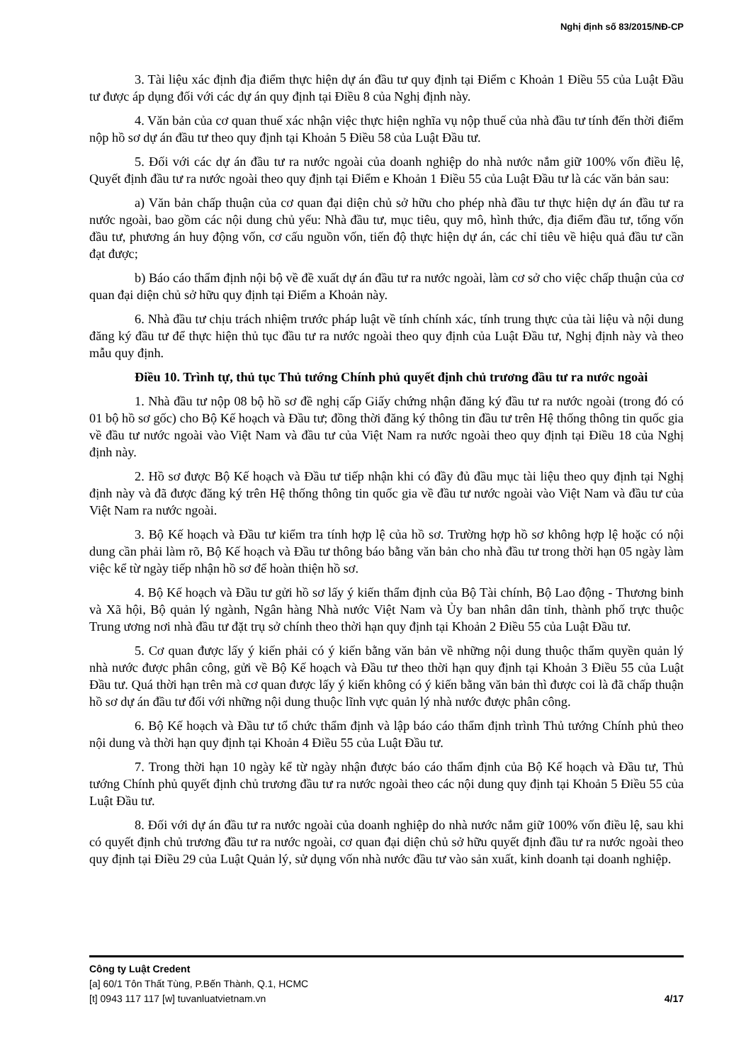Nghị định số 83/2015/NĐ-CP
3. Tài liệu xác định địa điểm thực hiện dự án đầu tư quy định tại Điểm c Khoản 1 Điều 55 của Luật Đầu tư được áp dụng đối với các dự án quy định tại Điều 8 của Nghị định này.
4. Văn bản của cơ quan thuế xác nhận việc thực hiện nghĩa vụ nộp thuế của nhà đầu tư tính đến thời điểm nộp hồ sơ dự án đầu tư theo quy định tại Khoản 5 Điều 58 của Luật Đầu tư.
5. Đối với các dự án đầu tư ra nước ngoài của doanh nghiệp do nhà nước nắm giữ 100% vốn điều lệ, Quyết định đầu tư ra nước ngoài theo quy định tại Điểm e Khoản 1 Điều 55 của Luật Đầu tư là các văn bản sau:
a) Văn bản chấp thuận của cơ quan đại diện chủ sở hữu cho phép nhà đầu tư thực hiện dự án đầu tư ra nước ngoài, bao gồm các nội dung chủ yếu: Nhà đầu tư, mục tiêu, quy mô, hình thức, địa điểm đầu tư, tổng vốn đầu tư, phương án huy động vốn, cơ cấu nguồn vốn, tiến độ thực hiện dự án, các chỉ tiêu về hiệu quả đầu tư cần đạt được;
b) Báo cáo thẩm định nội bộ về đề xuất dự án đầu tư ra nước ngoài, làm cơ sở cho việc chấp thuận của cơ quan đại diện chủ sở hữu quy định tại Điểm a Khoản này.
6. Nhà đầu tư chịu trách nhiệm trước pháp luật về tính chính xác, tính trung thực của tài liệu và nội dung đăng ký đầu tư để thực hiện thủ tục đầu tư ra nước ngoài theo quy định của Luật Đầu tư, Nghị định này và theo mẫu quy định.
Điều 10. Trình tự, thủ tục Thủ tướng Chính phủ quyết định chủ trương đầu tư ra nước ngoài
1. Nhà đầu tư nộp 08 bộ hồ sơ đề nghị cấp Giấy chứng nhận đăng ký đầu tư ra nước ngoài (trong đó có 01 bộ hồ sơ gốc) cho Bộ Kế hoạch và Đầu tư; đồng thời đăng ký thông tin đầu tư trên Hệ thống thông tin quốc gia về đầu tư nước ngoài vào Việt Nam và đầu tư của Việt Nam ra nước ngoài theo quy định tại Điều 18 của Nghị định này.
2. Hồ sơ được Bộ Kế hoạch và Đầu tư tiếp nhận khi có đầy đủ đầu mục tài liệu theo quy định tại Nghị định này và đã được đăng ký trên Hệ thống thông tin quốc gia về đầu tư nước ngoài vào Việt Nam và đầu tư của Việt Nam ra nước ngoài.
3. Bộ Kế hoạch và Đầu tư kiểm tra tính hợp lệ của hồ sơ. Trường hợp hồ sơ không hợp lệ hoặc có nội dung cần phải làm rõ, Bộ Kế hoạch và Đầu tư thông báo bằng văn bản cho nhà đầu tư trong thời hạn 05 ngày làm việc kể từ ngày tiếp nhận hồ sơ để hoàn thiện hồ sơ.
4. Bộ Kế hoạch và Đầu tư gửi hồ sơ lấy ý kiến thẩm định của Bộ Tài chính, Bộ Lao động - Thương binh và Xã hội, Bộ quản lý ngành, Ngân hàng Nhà nước Việt Nam và Ủy ban nhân dân tỉnh, thành phố trực thuộc Trung ương nơi nhà đầu tư đặt trụ sở chính theo thời hạn quy định tại Khoản 2 Điều 55 của Luật Đầu tư.
5. Cơ quan được lấy ý kiến phải có ý kiến bằng văn bản về những nội dung thuộc thẩm quyền quản lý nhà nước được phân công, gửi về Bộ Kế hoạch và Đầu tư theo thời hạn quy định tại Khoản 3 Điều 55 của Luật Đầu tư. Quá thời hạn trên mà cơ quan được lấy ý kiến không có ý kiến bằng văn bản thì được coi là đã chấp thuận hồ sơ dự án đầu tư đối với những nội dung thuộc lĩnh vực quản lý nhà nước được phân công.
6. Bộ Kế hoạch và Đầu tư tổ chức thẩm định và lập báo cáo thẩm định trình Thủ tướng Chính phủ theo nội dung và thời hạn quy định tại Khoản 4 Điều 55 của Luật Đầu tư.
7. Trong thời hạn 10 ngày kể từ ngày nhận được báo cáo thẩm định của Bộ Kế hoạch và Đầu tư, Thủ tướng Chính phủ quyết định chủ trương đầu tư ra nước ngoài theo các nội dung quy định tại Khoản 5 Điều 55 của Luật Đầu tư.
8. Đối với dự án đầu tư ra nước ngoài của doanh nghiệp do nhà nước nắm giữ 100% vốn điều lệ, sau khi có quyết định chủ trương đầu tư ra nước ngoài, cơ quan đại diện chủ sở hữu quyết định đầu tư ra nước ngoài theo quy định tại Điều 29 của Luật Quản lý, sử dụng vốn nhà nước đầu tư vào sản xuất, kinh doanh tại doanh nghiệp.
Công ty Luật Credent
[a] 60/1 Tôn Thất Tùng, P.Bến Thành, Q.1, HCMC
[t] 0943 117 117 [w] tuvanluatvietnam.vn 4/17